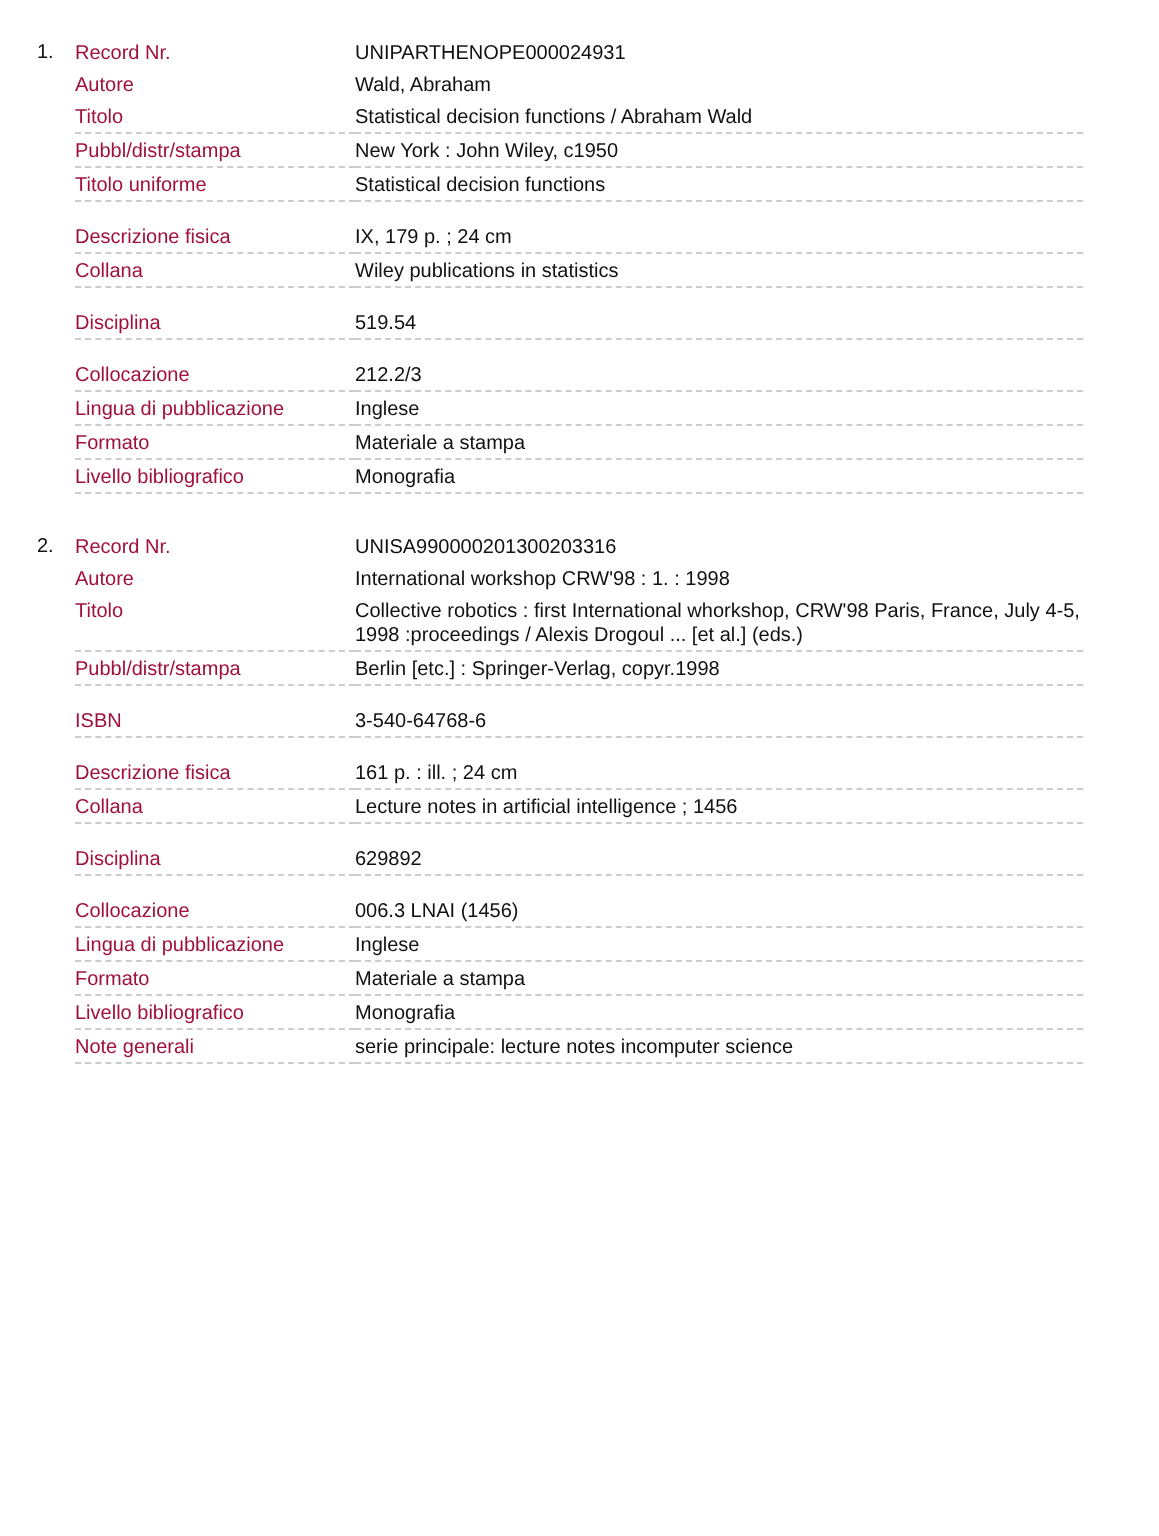1.
| Record Nr. | UNIPARTHENOPE000024931 |
| Autore | Wald, Abraham |
| Titolo | Statistical decision functions / Abraham Wald |
| Pubbl/distr/stampa | New York : John Wiley, c1950 |
| Titolo uniforme | Statistical decision functions |
| Descrizione fisica | IX, 179 p. ; 24 cm |
| Collana | Wiley publications in statistics |
| Disciplina | 519.54 |
| Collocazione | 212.2/3 |
| Lingua di pubblicazione | Inglese |
| Formato | Materiale a stampa |
| Livello bibliografico | Monografia |
2.
| Record Nr. | UNISA990000201300203316 |
| Autore | International workshop CRW'98 : 1. : 1998 |
| Titolo | Collective robotics : first International whorkshop, CRW'98 Paris, France, July 4-5, 1998 :proceedings / Alexis Drogoul ... [et al.] (eds.) |
| Pubbl/distr/stampa | Berlin [etc.] : Springer-Verlag, copyr.1998 |
| ISBN | 3-540-64768-6 |
| Descrizione fisica | 161 p. : ill. ; 24 cm |
| Collana | Lecture notes in artificial intelligence ; 1456 |
| Disciplina | 629892 |
| Collocazione | 006.3 LNAI (1456) |
| Lingua di pubblicazione | Inglese |
| Formato | Materiale a stampa |
| Livello bibliografico | Monografia |
| Note generali | serie principale: lecture notes incomputer science |